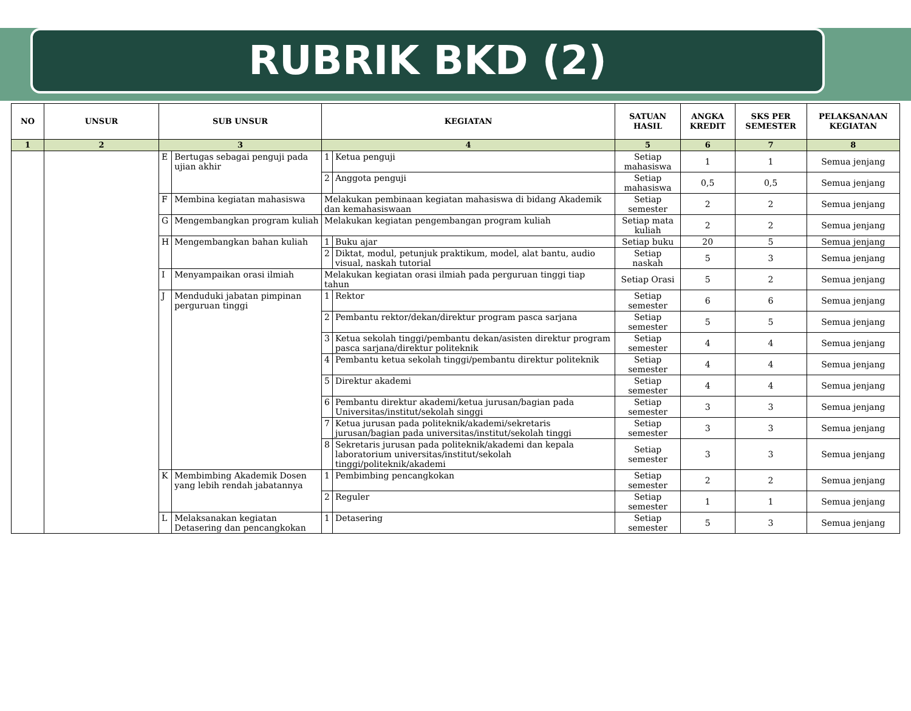RUBRIK BKD (2)
| NO | UNSUR | SUB UNSUR | | KEGIATAN | | SATUAN HASIL | ANGKA KREDIT | SKS PER SEMESTER | PELAKSANAAN KEGIATAN |
| --- | --- | --- | --- | --- | --- | --- | --- | --- | --- |
| 1 | 2 | 3 | | 4 | | 5 | 6 | 7 | 8 |
| | | E | Bertugas sebagai penguji pada ujian akhir | 1 | Ketua penguji | Setiap mahasiswa | 1 | 1 | Semua jenjang |
| | | | | 2 | Anggota penguji | Setiap mahasiswa | 0,5 | 0,5 | Semua jenjang |
| | | F | Membina kegiatan mahasiswa | Melakukan pembinaan kegiatan mahasiswa di bidang Akademik dan kemahasiswaan | | Setiap semester | 2 | 2 | Semua jenjang |
| | | G | Mengembangkan program kuliah | Melakukan kegiatan pengembangan program kuliah | | Setiap mata kuliah | 2 | 2 | Semua jenjang |
| | | H | Mengembangkan bahan kuliah | 1 | Buku ajar | Setiap buku | 20 | 5 | Semua jenjang |
| | | | | 2 | Diktat, modul, petunjuk praktikum, model, alat bantu, audio visual, naskah tutorial | Setiap naskah | 5 | 3 | Semua jenjang |
| | | I | Menyampaikan orasi ilmiah | Melakukan kegiatan orasi ilmiah pada perguruan tinggi tiap tahun | | Setiap Orasi | 5 | 2 | Semua jenjang |
| | | J | Menduduki jabatan pimpinan perguruan tinggi | 1 | Rektor | Setiap semester | 6 | 6 | Semua jenjang |
| | | | | 2 | Pembantu rektor/dekan/direktur program pasca sarjana | Setiap semester | 5 | 5 | Semua jenjang |
| | | | | 3 | Ketua sekolah tinggi/pembantu dekan/asisten direktur program pasca sarjana/direktur politeknik | Setiap semester | 4 | 4 | Semua jenjang |
| | | | | 4 | Pembantu ketua sekolah tinggi/pembantu direktur politeknik | Setiap semester | 4 | 4 | Semua jenjang |
| | | | | 5 | Direktur akademi | Setiap semester | 4 | 4 | Semua jenjang |
| | | | | 6 | Pembantu direktur akademi/ketua jurusan/bagian pada Universitas/institut/sekolah singgi | Setiap semester | 3 | 3 | Semua jenjang |
| | | | | 7 | Ketua jurusan pada politeknik/akademi/sekretaris jurusan/bagian pada universitas/institut/sekolah tinggi | Setiap semester | 3 | 3 | Semua jenjang |
| | | | | 8 | Sekretaris jurusan pada politeknik/akademi dan kepala laboratorium universitas/institut/sekolah tinggi/politeknik/akademi | Setiap semester | 3 | 3 | Semua jenjang |
| | | K | Membimbing Akademik Dosen yang lebih rendah jabatannya | 1 | Pembimbing pencangkokan | Setiap semester | 2 | 2 | Semua jenjang |
| | | | | 2 | Reguler | Setiap semester | 1 | 1 | Semua jenjang |
| | | L | Melaksanakan kegiatan Detasering dan pencangkokan | 1 | Detasering | Setiap semester | 5 | 3 | Semua jenjang |